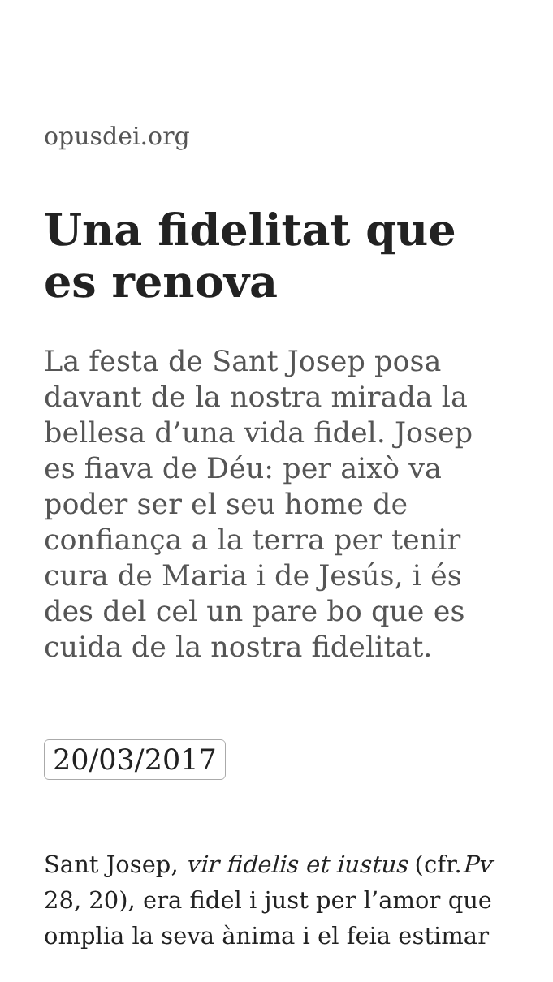opusdei.org
Una fidelitat que es renova
La festa de Sant Josep posa davant de la nostra mirada la bellesa d’una vida fidel. Josep es fiava de Déu: per això va poder ser el seu home de confiança a la terra per tenir cura de Maria i de Jesús, i és des del cel un pare bo que es cuida de la nostra fidelitat.
20/03/2017
Sant Josep, vir fidelis et iustus (cfr.Pv 28, 20), era fidel i just per l’amor que omplia la seva ànima i el feia estimar